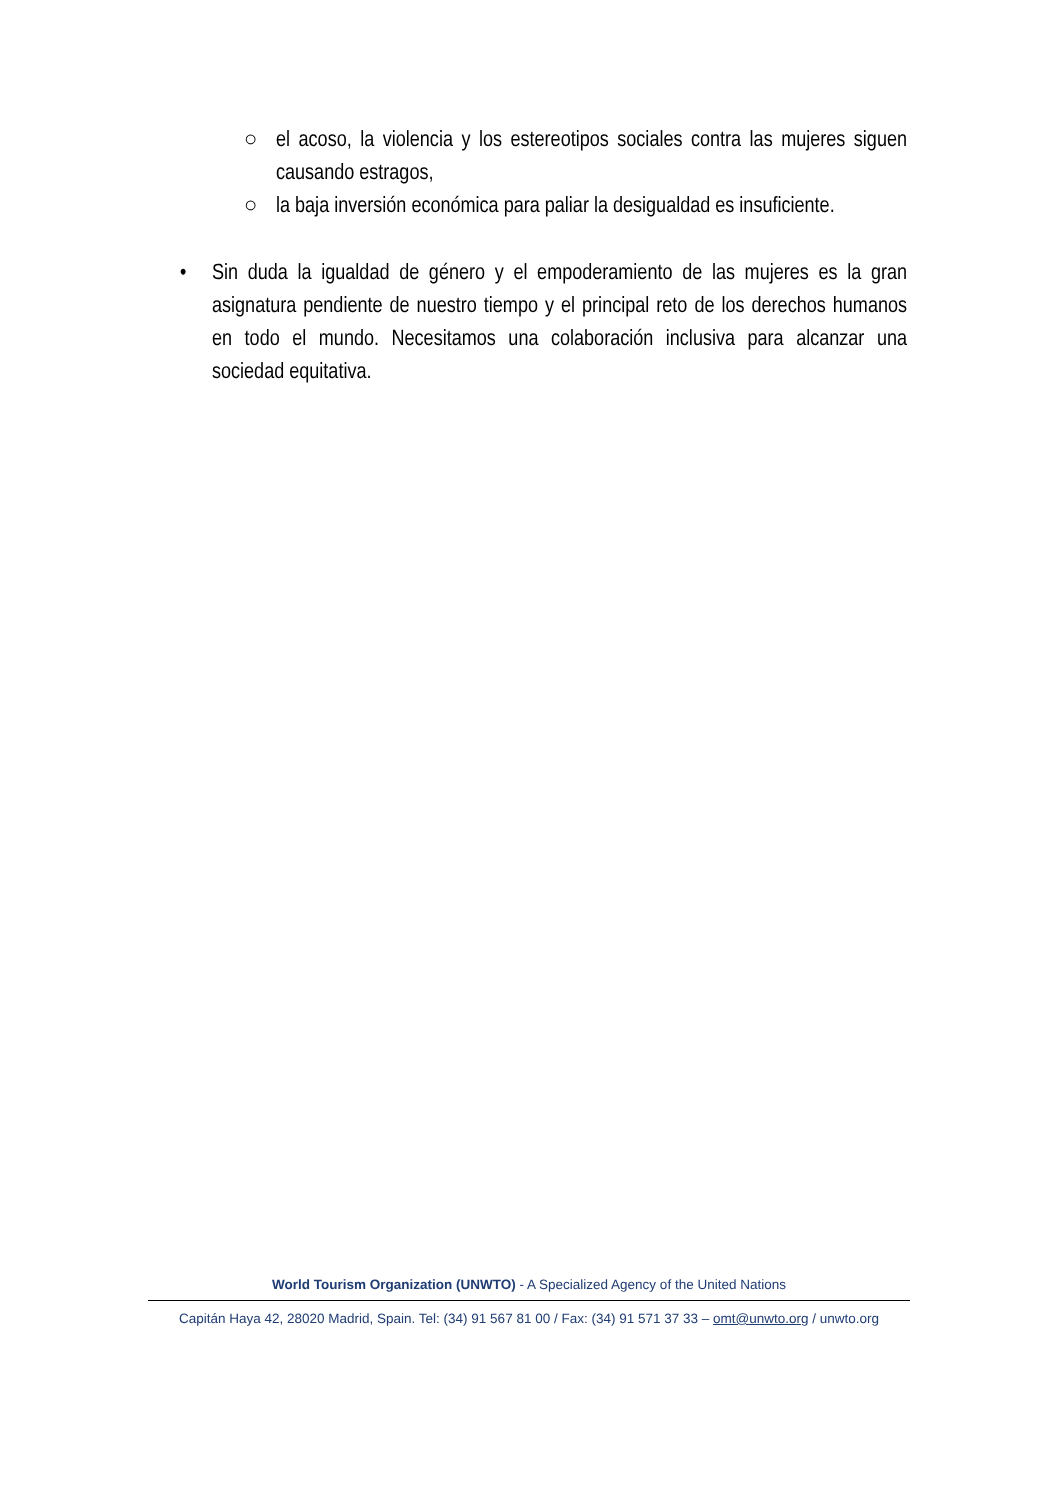○ el acoso, la violencia y los estereotipos sociales contra las mujeres siguen causando estragos,
○ la baja inversión económica para paliar la desigualdad es insuficiente.
• Sin duda la igualdad de género y el empoderamiento de las mujeres es la gran asignatura pendiente de nuestro tiempo y el principal reto de los derechos humanos en todo el mundo. Necesitamos una colaboración inclusiva para alcanzar una sociedad equitativa.
World Tourism Organization (UNWTO) - A Specialized Agency of the United Nations
Capitán Haya 42, 28020 Madrid, Spain. Tel: (34) 91 567 81 00 / Fax: (34) 91 571 37 33 – omt@unwto.org / unwto.org